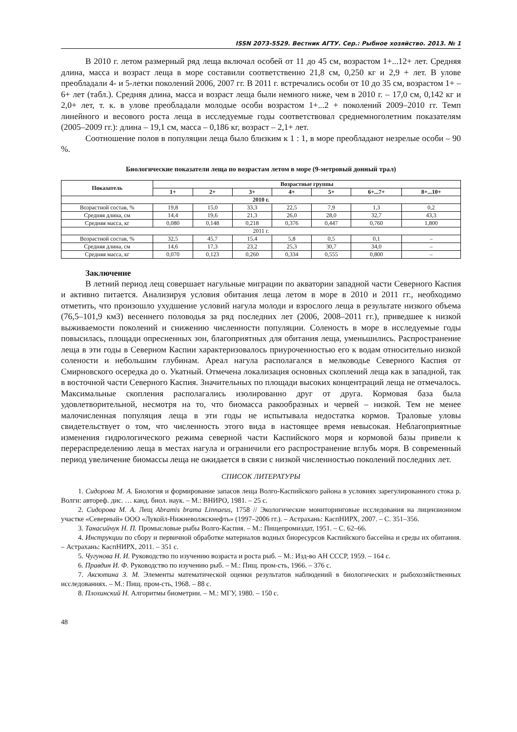ISSN 2073-5529. Вестник АГТУ. Сер.: Рыбное хозяйство. 2013. № 1
В 2010 г. летом размерный ряд леща включал особей от 11 до 45 см, возрастом 1+...12+ лет. Средняя длина, масса и возраст леща в море составили соответственно 21,8 см, 0,250 кг и 2,9 + лет. В улове преобладали 4- и 5-летки поколений 2006, 2007 гг. В 2011 г. встречались особи от 10 до 35 см, возрастом 1+ – 6+ лет (табл.). Средняя длина, масса и возраст леща были немного ниже, чем в 2010 г. – 17,0 см, 0,142 кг и 2,0+ лет, т. к. в улове преобладали молодые особи возрастом 1+...2 + поколений 2009–2010 гг. Темп линейного и весового роста леща в исследуемые годы соответствовал среднемноголетним показателям (2005–2009 гг.): длина – 19,1 см, масса – 0,186 кг, возраст – 2,1+ лет.
Соотношение полов в популяции леща было близким к 1 : 1, в море преобладают незрелые особи – 90 %.
Биологические показатели леща по возрастам летом в море (9-метровый донный трал)
| Показатель | Возрастные группы | | | | | | |
| --- | --- | --- | --- | --- | --- | --- | --- |
| | 1+ | 2+ | 3+ | 4+ | 5+ | 6+...7+ | 8+...10+ |
| 2010 г. | | | | | | | |
| Возрастной состав, % | 19,8 | 15,0 | 33,3 | 22,5 | 7,9 | 1,3 | 0,2 |
| Средняя длина, см | 14,4 | 19,6 | 21,3 | 26,0 | 28,0 | 32,7 | 43,3 |
| Средняя масса, кг | 0,080 | 0,148 | 0,218 | 0,376 | 0,447 | 0,760 | 1,800 |
| 2011 г. | | | | | | | |
| Возрастной состав, % | 32,5 | 45,7 | 15,4 | 5,8 | 0,5 | 0,1 | – |
| Средняя длина, см | 14,6 | 17,3 | 23,2 | 25,3 | 30,7 | 34,0 | – |
| Средняя масса, кг | 0,070 | 0,123 | 0,260 | 0,334 | 0,555 | 0,800 | – |
Заключение
В летний период лещ совершает нагульные миграции по акватории западной части Северного Каспия и активно питается. Анализируя условия обитания леща летом в море в 2010 и 2011 гг., необходимо отметить, что произошло ухудшение условий нагула молоди и взрослого леща в результате низкого объема (76,5–101,9 км3) весеннего половодья за ряд последних лет (2006, 2008–2011 гг.), приведшее к низкой выживаемости поколений и снижению численности популяции. Соленость в море в исследуемые годы повысилась, площади опресненных зон, благоприятных для обитания леща, уменьшились. Распространение леща в эти годы в Северном Каспии характеризовалось приуроченностью его к водам относительно низкой солености и небольшим глубинам. Ареал нагула располагался в мелководье Северного Каспия от Смирновского осередка до о. Укатный. Отмечена локализация основных скоплений леща как в западной, так в восточной части Северного Каспия. Значительных по площади высоких концентраций леща не отмечалось. Максимальные скопления располагались изолированно друг от друга. Кормовая база была удовлетворительной, несмотря на то, что биомасса ракообразных и червей – низкой. Тем не менее малочисленная популяция леща в эти годы не испытывала недостатка кормов. Траловые уловы свидетельствует о том, что численность этого вида в настоящее время невысокая. Неблагоприятные изменения гидрологического режима северной части Каспийского моря и кормовой базы привели к перераспределению леща в местах нагула и ограничили его распространение вглубь моря. В современный период увеличение биомассы леща не ожидается в связи с низкой численностью поколений последних лет.
СПИСОК ЛИТЕРАТУРЫ
1. Сидорова М. А. Биология и формирование запасов леща Волго-Каспийского района в условиях зарегулированного стока р. Волги: автореф. дис. … канд. биол. наук. – М.: ВНИРО, 1981. – 25 с.
2. Сидорова М. А. Лещ Abramis brama Linnaeus, 1758 // Экологические мониторинговые исследования на лицензионном участке «Северный» ООО «Лукойл-Нижневолжскнефть» (1997–2006 гг.). – Астрахань: КаспНИРХ, 2007. – С. 351–356.
3. Танасийчук Н. П. Промысловые рыбы Волго-Каспия. – М.: Пищепромиздат, 1951. – С. 62–66.
4. Инструкции по сбору и первичной обработке материалов водных биоресурсов Каспийского бассейна и среды их обитания. – Астрахань: КаспНИРХ, 2011. – 351 с.
5. Чугунова Н. И. Руководство по изучению возраста и роста рыб. – М.: Изд-во АН СССР, 1959. – 164 с.
6. Правдин И. Ф. Руководство по изучению рыб. – М.: Пищ. пром-сть, 1966. – 376 с.
7. Аксютина З. М. Элементы математической оценки результатов наблюдений в биологических и рыбохозяйственных исследованиях. – М.: Пищ. пром-сть, 1968. – 88 с.
8. Плохинский Н. Алгоритмы биометрии. – М.: МГУ, 1980. – 150 с.
48